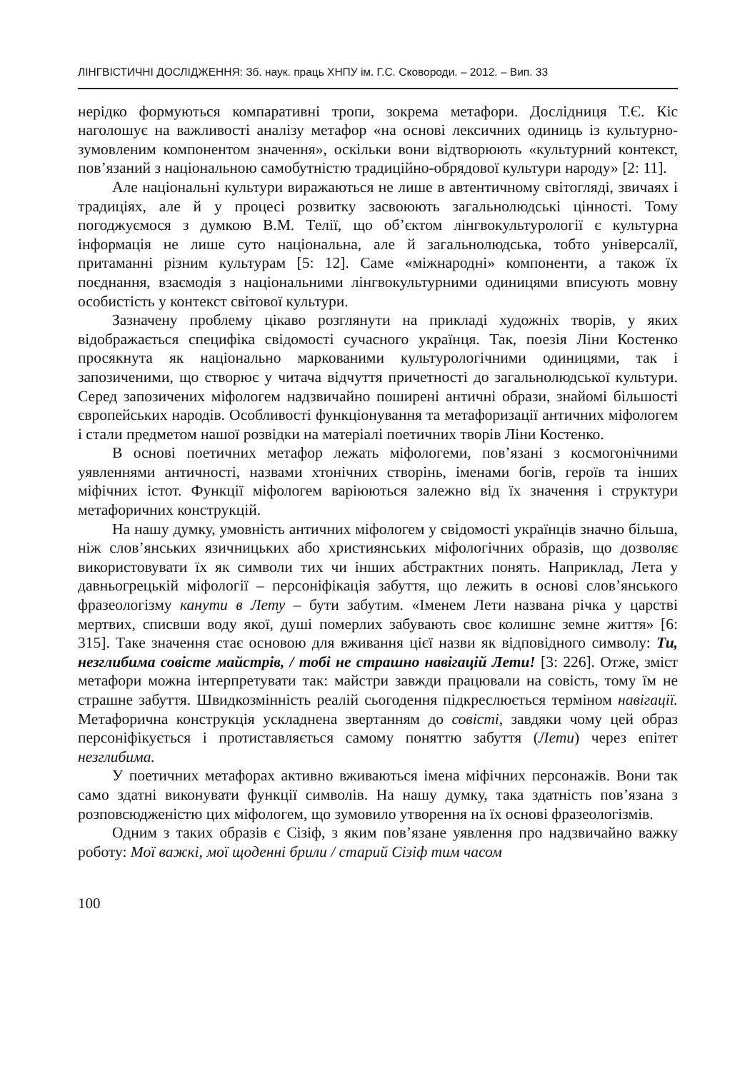ЛІНГВІСТИЧНІ ДОСЛІДЖЕННЯ: Зб. наук. праць ХНПУ ім. Г.С. Сковороди. – 2012. – Вип. 33
нерідко формуються компаративні тропи, зокрема метафори. Дослідниця Т.Є. Кіс наголошує на важливості аналізу метафор «на основі лексичних одиниць із культурно-зумовленим компонентом значення», оскільки вони відтворюють «культурний контекст, пов’язаний з національною самобутністю традиційно-обрядової культури народу» [2: 11].
Але національні культури виражаються не лише в автентичному світогляді, звичаях і традиціях, але й у процесі розвитку засвоюють загальнолюдські цінності. Тому погоджуємося з думкою В.М. Телії, що об’єктом лінгвокультурології є культурна інформація не лише суто національна, але й загальнолюдська, тобто універсалії, притаманні різним культурам [5: 12]. Саме «міжнародні» компоненти, а також їх поєднання, взаємодія з національними лінгвокультурними одиницями вписують мовну особистість у контекст світової культури.
Зазначену проблему цікаво розглянути на прикладі художніх творів, у яких відображається специфіка свідомості сучасного українця. Так, поезія Ліни Костенко просякнута як національно маркованими культурологічними одиницями, так і запозиченими, що створює у читача відчуття причетності до загальнолюдської культури. Серед запозичених міфологем надзвичайно поширені античні образи, знайомі більшості європейських народів. Особливості функціонування та метафоризації античних міфологем і стали предметом нашої розвідки на матеріалі поетичних творів Ліни Костенко.
В основі поетичних метафор лежать міфологеми, пов’язані з космогонічними уявленнями античності, назвами хтонічних створінь, іменами богів, героїв та інших міфічних істот. Функції міфологем варіюються залежно від їх значення і структури метафоричних конструкцій.
На нашу думку, умовність античних міфологем у свідомості українців значно більша, ніж слов’янських язичницьких або християнських міфологічних образів, що дозволяє використовувати їх як символи тих чи інших абстрактних понять. Наприклад, Лета у давньогрецькій міфології – персоніфікація забуття, що лежить в основі слов’янського фразеологізму канути в Лету – бути забутим. «Іменем Лети названа річка у царстві мертвих, списвши воду якої, душі померлих забувають своє колишнє земне життя» [6: 315]. Таке значення стає основою для вживання цієї назви як відповідного символу: Ти, незглибима совісте майстрів, / тобі не страшно навігацій Лети! [3: 226]. Отже, зміст метафори можна інтерпретувати так: майстри завжди працювали на совість, тому їм не страшне забуття. Швидкозмінність реалій сьогодення підкреслюється терміном навігації. Метафорична конструкція ускладнена звертанням до совісті, завдяки чому цей образ персоніфікується і протиставляється самому поняттю забуття (Лети) через епітет незглибима.
У поетичних метафорах активно вживаються імена міфічних персонажів. Вони так само здатні виконувати функції символів. На нашу думку, така здатність пов’язана з розповсюдженістю цих міфологем, що зумовило утворення на їх основі фразеологізмів.
Одним з таких образів є Сізіф, з яким пов’язане уявлення про надзвичайно важку роботу: Мої важкі, мої щоденні брили / старий Сізіф тим часом
100